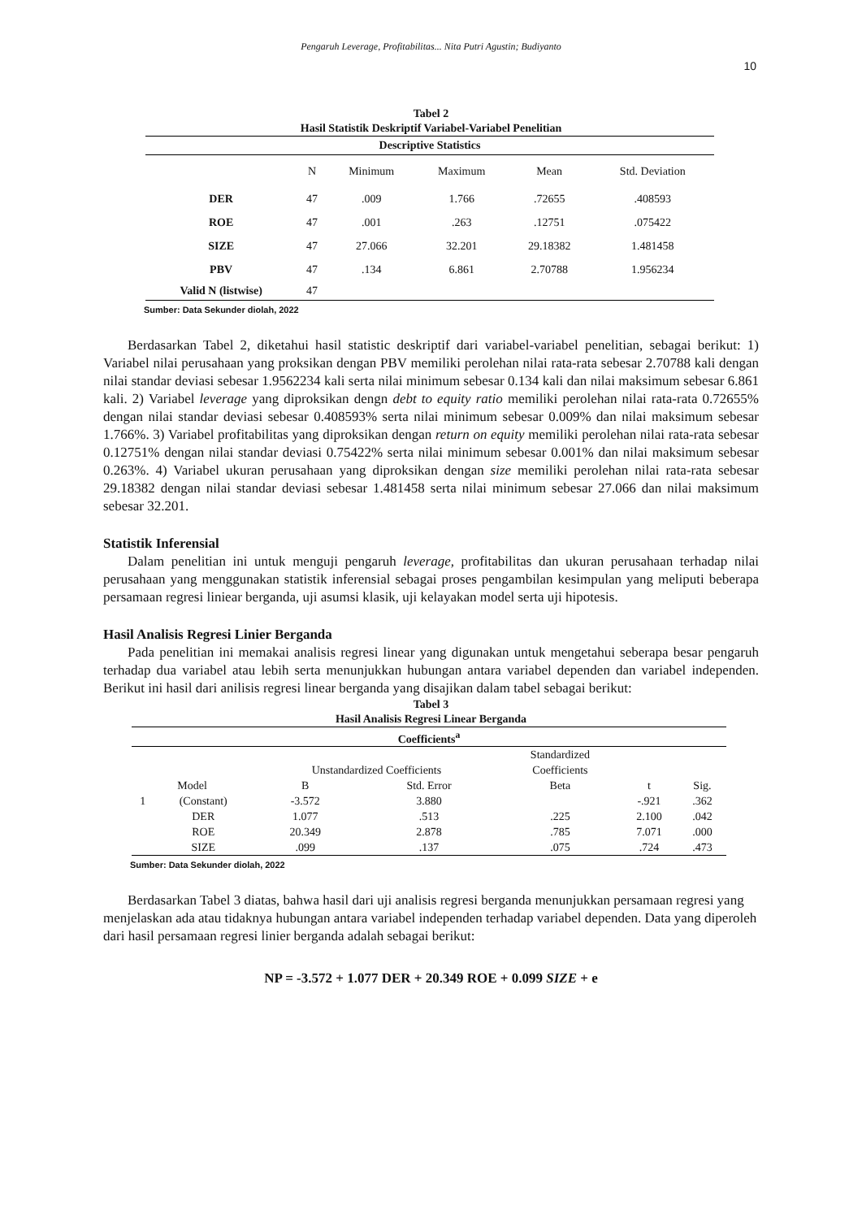Pengaruh Leverage, Profitabilitas... Nita Putri Agustin; Budiyanto
10
Tabel 2
Hasil Statistik Deskriptif Variabel-Variabel Penelitian
| Descriptive Statistics | | | | | |
| --- | --- | --- | --- | --- | --- |
| | N | Minimum | Maximum | Mean | Std. Deviation |
| DER | 47 | .009 | 1.766 | .72655 | .408593 |
| ROE | 47 | .001 | .263 | .12751 | .075422 |
| SIZE | 47 | 27.066 | 32.201 | 29.18382 | 1.481458 |
| PBV | 47 | .134 | 6.861 | 2.70788 | 1.956234 |
| Valid N (listwise) | 47 | | | | |
Sumber: Data Sekunder diolah, 2022
Berdasarkan Tabel 2, diketahui hasil statistic deskriptif dari variabel-variabel penelitian, sebagai berikut: 1) Variabel nilai perusahaan yang proksikan dengan PBV memiliki perolehan nilai rata-rata sebesar 2.70788 kali dengan nilai standar deviasi sebesar 1.9562234 kali serta nilai minimum sebesar 0.134 kali dan nilai maksimum sebesar 6.861 kali. 2) Variabel leverage yang diproksikan dengn debt to equity ratio memiliki perolehan nilai rata-rata 0.72655% dengan nilai standar deviasi sebesar 0.408593% serta nilai minimum sebesar 0.009% dan nilai maksimum sebesar 1.766%. 3) Variabel profitabilitas yang diproksikan dengan return on equity memiliki perolehan nilai rata-rata sebesar 0.12751% dengan nilai standar deviasi 0.75422% serta nilai minimum sebesar 0.001% dan nilai maksimum sebesar 0.263%. 4) Variabel ukuran perusahaan yang diproksikan dengan size memiliki perolehan nilai rata-rata sebesar 29.18382 dengan nilai standar deviasi sebesar 1.481458 serta nilai minimum sebesar 27.066 dan nilai maksimum sebesar 32.201.
Statistik Inferensial
Dalam penelitian ini untuk menguji pengaruh leverage, profitabilitas dan ukuran perusahaan terhadap nilai perusahaan yang menggunakan statistik inferensial sebagai proses pengambilan kesimpulan yang meliputi beberapa persamaan regresi liniear berganda, uji asumsi klasik, uji kelayakan model serta uji hipotesis.
Hasil Analisis Regresi Linier Berganda
Pada penelitian ini memakai analisis regresi linear yang digunakan untuk mengetahui seberapa besar pengaruh terhadap dua variabel atau lebih serta menunjukkan hubungan antara variabel dependen dan variabel independen. Berikut ini hasil dari anilisis regresi linear berganda yang disajikan dalam tabel sebagai berikut:
Tabel 3
Hasil Analisis Regresi Linear Berganda
| Coefficients<sup>a</sup> | | | | | | |
| --- | --- | --- | --- | --- | --- | --- |
| | | | | Standardized | | |
| | | Unstandardized Coefficients | | Coefficients | | |
| Model | | B | Std. Error | Beta | t | Sig. |
| 1 | (Constant) | -3.572 | 3.880 | | -.921 | .362 |
| | DER | 1.077 | .513 | .225 | 2.100 | .042 |
| | ROE | 20.349 | 2.878 | .785 | 7.071 | .000 |
| | SIZE | .099 | .137 | .075 | .724 | .473 |
Sumber: Data Sekunder diolah, 2022
Berdasarkan Tabel 3 diatas, bahwa hasil dari uji analisis regresi berganda menunjukkan persamaan regresi yang menjelaskan ada atau tidaknya hubungan antara variabel independen terhadap variabel dependen. Data yang diperoleh dari hasil persamaan regresi linier berganda adalah sebagai berikut:
NP = -3.572 + 1.077 DER + 20.349 ROE + 0.099 SIZE + e